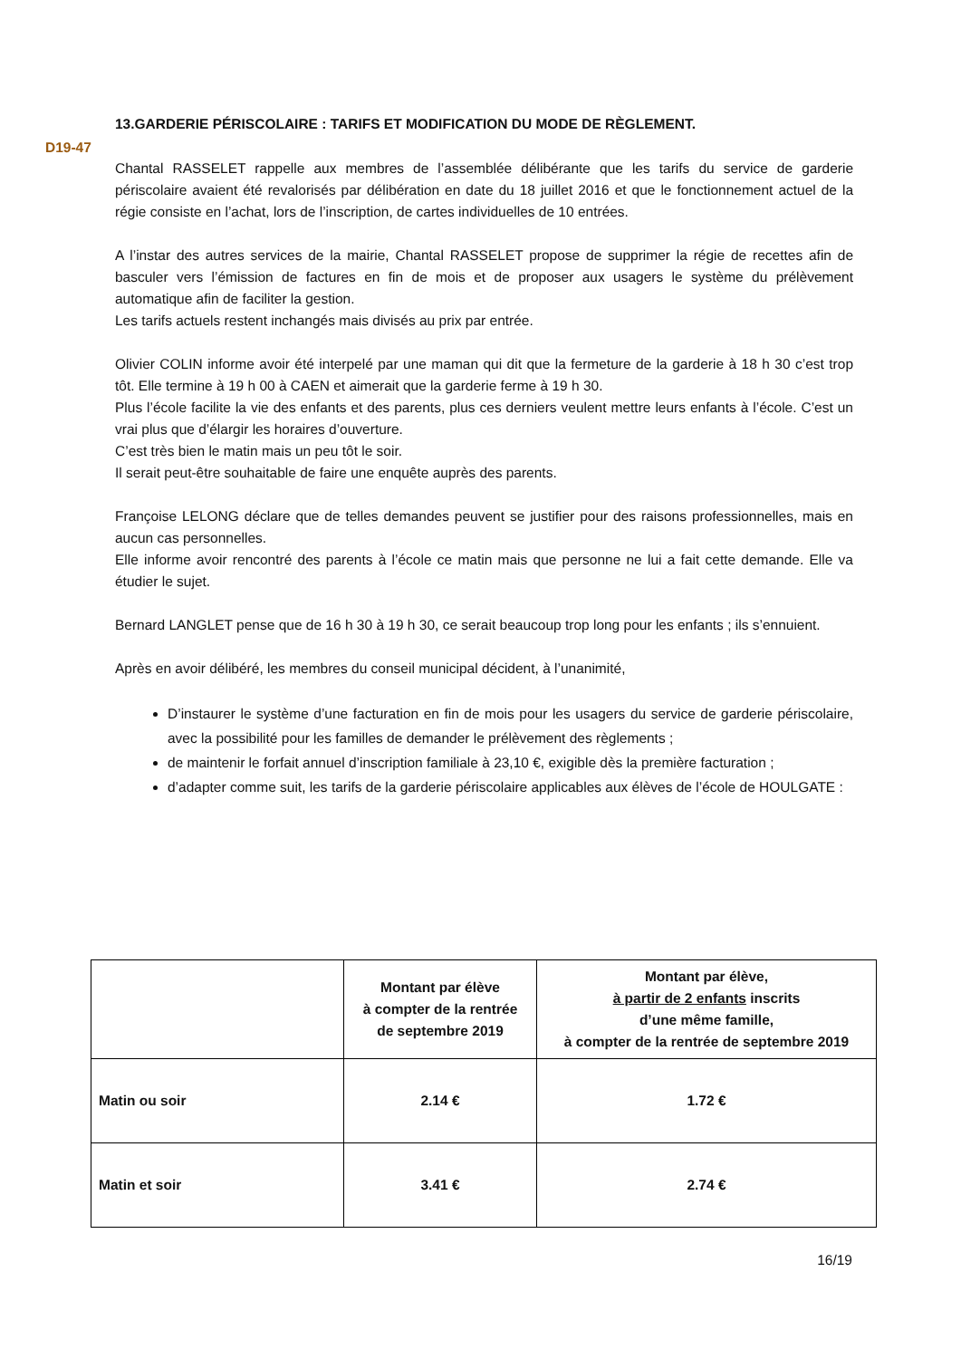D19-47
13.GARDERIE PÉRISCOLAIRE : TARIFS ET MODIFICATION DU MODE DE RÈGLEMENT.
Chantal RASSELET rappelle aux membres de l’assemblée délibérante que les tarifs du service de garderie périscolaire avaient été revalorisés par délibération en date du 18 juillet 2016 et que le fonctionnement actuel de la régie consiste en l’achat, lors de l’inscription, de cartes individuelles de 10 entrées.
A l’instar des autres services de la mairie, Chantal RASSELET propose de supprimer la régie de recettes afin de basculer vers l’émission de factures en fin de mois et de proposer aux usagers le système du prélèvement automatique afin de faciliter la gestion.
Les tarifs actuels restent inchangés mais divisés au prix par entrée.
Olivier COLIN informe avoir été interpelé par une maman qui dit que la fermeture de la garderie à 18 h 30 c’est trop tôt. Elle termine à 19 h 00 à CAEN et aimerait que la garderie ferme à 19 h 30.
Plus l’école facilite la vie des enfants et des parents, plus ces derniers veulent mettre leurs enfants à l’école. C’est un vrai plus que d’élargir les horaires d’ouverture.
C’est très bien le matin mais un peu tôt le soir.
Il serait peut-être souhaitable de faire une enquête auprès des parents.
Françoise LELONG déclare que de telles demandes peuvent se justifier pour des raisons professionnelles, mais en aucun cas personnelles.
Elle informe avoir rencontré des parents à l’école ce matin mais que personne ne lui a fait cette demande. Elle va étudier le sujet.
Bernard LANGLET pense que de 16 h 30 à 19 h 30, ce serait beaucoup trop long pour les enfants ; ils s’ennuient.
Après en avoir délibéré, les membres du conseil municipal décident, à l’unanimité,
D’instaurer le système d’une facturation en fin de mois pour les usagers du service de garderie périscolaire, avec la possibilité pour les familles de demander le prélèvement des règlements ;
de maintenir le forfait annuel d’inscription familiale à 23,10 €, exigible dès la première facturation ;
d’adapter comme suit, les tarifs de la garderie périscolaire applicables aux élèves de l’école de HOULGATE :
| | Montant par élève à compter de la rentrée de septembre 2019 | Montant par élève, à partir de 2 enfants inscrits d’une même famille, à compter de la rentrée de septembre 2019 |
| --- | --- | --- |
| Matin ou soir | 2.14 € | 1.72 € |
| Matin et soir | 3.41 € | 2.74 € |
16/19